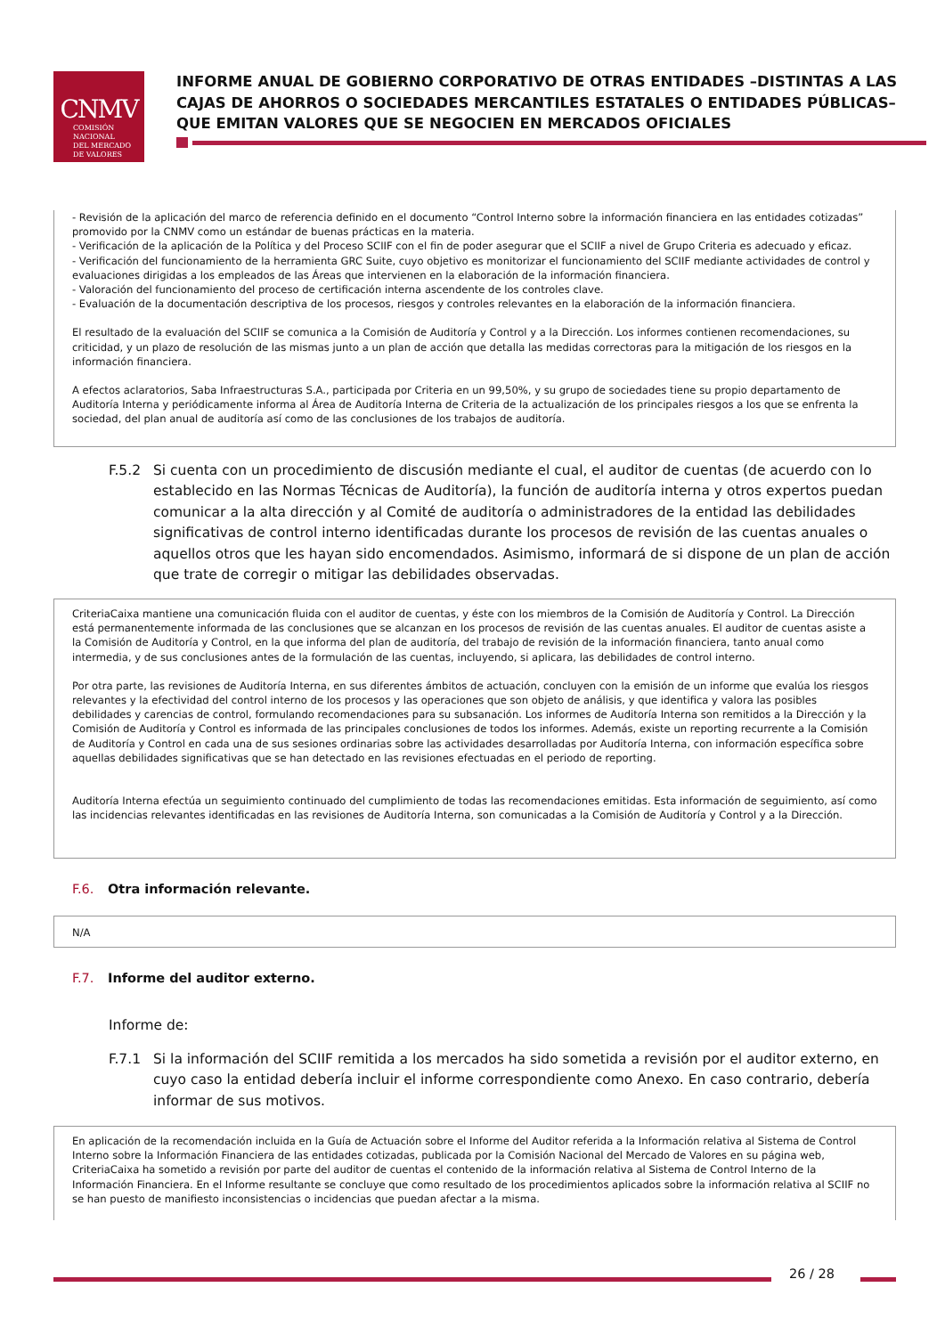CNMV
COMISIÓN
NACIONAL
DEL MERCADO
DE VALORES
INFORME ANUAL DE GOBIERNO CORPORATIVO DE OTRAS ENTIDADES –DISTINTAS A LAS CAJAS DE AHORROS O SOCIEDADES MERCANTILES ESTATALES O ENTIDADES PÚBLICAS– QUE EMITAN VALORES QUE SE NEGOCIEN EN MERCADOS OFICIALES
- Revisión de la aplicación del marco de referencia definido en el documento “Control Interno sobre la información financiera en las entidades cotizadas” promovido por la CNMV como un estándar de buenas prácticas en la materia.
- Verificación de la aplicación de la Política y del Proceso SCIIF con el fin de poder asegurar que el SCIIF a nivel de Grupo Criteria es adecuado y eficaz.
- Verificación del funcionamiento de la herramienta GRC Suite, cuyo objetivo es monitorizar el funcionamiento del SCIIF mediante actividades de control y evaluaciones dirigidas a los empleados de las Áreas que intervienen en la elaboración de la información financiera.
- Valoración del funcionamiento del proceso de certificación interna ascendente de los controles clave.
- Evaluación de la documentación descriptiva de los procesos, riesgos y controles relevantes en la elaboración de la información financiera.
El resultado de la evaluación del SCIIF se comunica a la Comisión de Auditoría y Control y a la Dirección. Los informes contienen recomendaciones, su criticidad, y un plazo de resolución de las mismas junto a un plan de acción que detalla las medidas correctoras para la mitigación de los riesgos en la información financiera.
A efectos aclaratorios, Saba Infraestructuras S.A., participada por Criteria en un 99,50%, y su grupo de sociedades tiene su propio departamento de Auditoría Interna y periódicamente informa al Área de Auditoría Interna de Criteria de la actualización de los principales riesgos a los que se enfrenta la sociedad, del plan anual de auditoría así como de las conclusiones de los trabajos de auditoría.
F.5.2 Si cuenta con un procedimiento de discusión mediante el cual, el auditor de cuentas (de acuerdo con lo establecido en las Normas Técnicas de Auditoría), la función de auditoría interna y otros expertos puedan comunicar a la alta dirección y al Comité de auditoría o administradores de la entidad las debilidades significativas de control interno identificadas durante los procesos de revisión de las cuentas anuales o aquellos otros que les hayan sido encomendados. Asimismo, informará de si dispone de un plan de acción que trate de corregir o mitigar las debilidades observadas.
CriteriaCaixa mantiene una comunicación fluida con el auditor de cuentas, y éste con los miembros de la Comisión de Auditoría y Control. La Dirección está permanentemente informada de las conclusiones que se alcanzan en los procesos de revisión de las cuentas anuales. El auditor de cuentas asiste a la Comisión de Auditoría y Control, en la que informa del plan de auditoría, del trabajo de revisión de la información financiera, tanto anual como intermedia, y de sus conclusiones antes de la formulación de las cuentas, incluyendo, si aplicara, las debilidades de control interno.
Por otra parte, las revisiones de Auditoría Interna, en sus diferentes ámbitos de actuación, concluyen con la emisión de un informe que evalúa los riesgos relevantes y la efectividad del control interno de los procesos y las operaciones que son objeto de análisis, y que identifica y valora las posibles debilidades y carencias de control, formulando recomendaciones para su subsanación. Los informes de Auditoría Interna son remitidos a la Dirección y la Comisión de Auditoría y Control es informada de las principales conclusiones de todos los informes. Además, existe un reporting recurrente a la Comisión de Auditoría y Control en cada una de sus sesiones ordinarias sobre las actividades desarrolladas por Auditoría Interna, con información específica sobre aquellas debilidades significativas que se han detectado en las revisiones efectuadas en el periodo de reporting.
Auditoría Interna efectúa un seguimiento continuado del cumplimiento de todas las recomendaciones emitidas. Esta información de seguimiento, así como las incidencias relevantes identificadas en las revisiones de Auditoría Interna, son comunicadas a la Comisión de Auditoría y Control y a la Dirección.
F.6. Otra información relevante.
N/A
F.7. Informe del auditor externo.
Informe de:
F.7.1 Si la información del SCIIF remitida a los mercados ha sido sometida a revisión por el auditor externo, en cuyo caso la entidad debería incluir el informe correspondiente como Anexo. En caso contrario, debería informar de sus motivos.
En aplicación de la recomendación incluida en la Guía de Actuación sobre el Informe del Auditor referida a la Información relativa al Sistema de Control Interno sobre la Información Financiera de las entidades cotizadas, publicada por la Comisión Nacional del Mercado de Valores en su página web, CriteriaCaixa ha sometido a revisión por parte del auditor de cuentas el contenido de la información relativa al Sistema de Control Interno de la Información Financiera. En el Informe resultante se concluye que como resultado de los procedimientos aplicados sobre la información relativa al SCIIF no se han puesto de manifiesto inconsistencias o incidencias que puedan afectar a la misma.
26 / 28